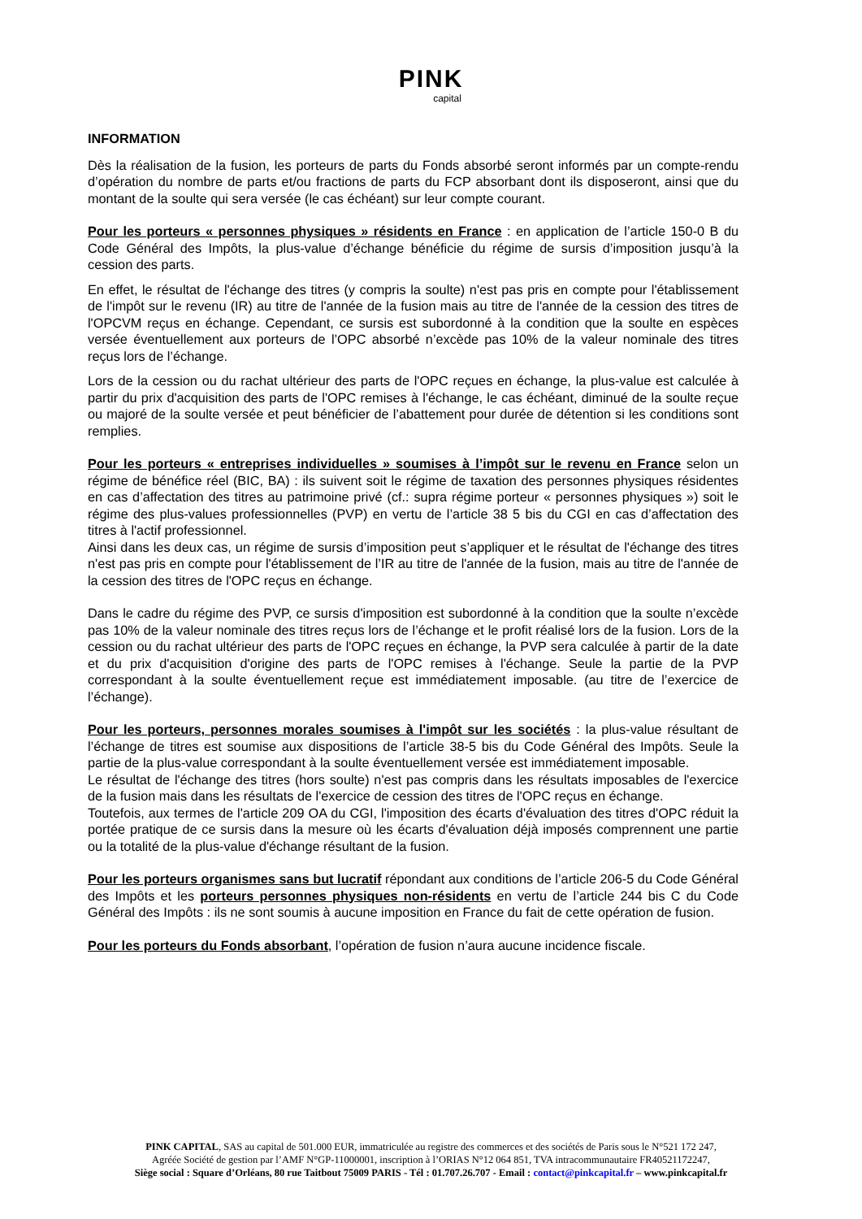PINK
capital
INFORMATION
Dès la réalisation de la fusion, les porteurs de parts du Fonds absorbé seront informés par un compte-rendu d’opération du nombre de parts et/ou fractions de parts du FCP absorbant dont ils disposeront, ainsi que du montant de la soulte qui sera versée (le cas échéant) sur leur compte courant.
Pour les porteurs « personnes physiques » résidents en France : en application de l’article 150-0 B du Code Général des Impôts, la plus-value d’échange bénéficie du régime de sursis d’imposition jusqu’à la cession des parts.
En effet, le résultat de l'échange des titres (y compris la soulte) n'est pas pris en compte pour l'établissement de l'impôt sur le revenu (IR) au titre de l'année de la fusion mais au titre de l'année de la cession des titres de l'OPCVM reçus en échange. Cependant, ce sursis est subordonné à la condition que la soulte en espèces versée éventuellement aux porteurs de l’OPC absorbé n’excède pas 10% de la valeur nominale des titres reçus lors de l’échange.
Lors de la cession ou du rachat ultérieur des parts de l'OPC reçues en échange, la plus-value est calculée à partir du prix d'acquisition des parts de l'OPC remises à l'échange, le cas échéant, diminué de la soulte reçue ou majoré de la soulte versée et peut bénéficier de l’abattement pour durée de détention si les conditions sont remplies.
Pour les porteurs « entreprises individuelles » soumises à l’impôt sur le revenu en France selon un régime de bénéfice réel (BIC, BA) : ils suivent soit le régime de taxation des personnes physiques résidentes en cas d’affectation des titres au patrimoine privé (cf.: supra régime porteur « personnes physiques ») soit le régime des plus-values professionnelles (PVP) en vertu de l’article 38 5 bis du CGI en cas d’affectation des titres à l'actif professionnel.
Ainsi dans les deux cas, un régime de sursis d’imposition peut s’appliquer et le résultat de l'échange des titres n'est pas pris en compte pour l'établissement de l’IR au titre de l'année de la fusion, mais au titre de l'année de la cession des titres de l'OPC reçus en échange.
Dans le cadre du régime des PVP, ce sursis d'imposition est subordonné à la condition que la soulte n’excède pas 10% de la valeur nominale des titres reçus lors de l’échange et le profit réalisé lors de la fusion. Lors de la cession ou du rachat ultérieur des parts de l'OPC reçues en échange, la PVP sera calculée à partir de la date et du prix d'acquisition d'origine des parts de l'OPC remises à l'échange. Seule la partie de la PVP correspondant à la soulte éventuellement reçue est immédiatement imposable. (au titre de l’exercice de l’échange).
Pour les porteurs, personnes morales soumises à l'impôt sur les sociétés : la plus-value résultant de l’échange de titres est soumise aux dispositions de l’article 38-5 bis du Code Général des Impôts. Seule la partie de la plus-value correspondant à la soulte éventuellement versée est immédiatement imposable.
Le résultat de l'échange des titres (hors soulte) n'est pas compris dans les résultats imposables de l'exercice de la fusion mais dans les résultats de l'exercice de cession des titres de l'OPC reçus en échange.
Toutefois, aux termes de l'article 209 OA du CGI, l'imposition des écarts d'évaluation des titres d'OPC réduit la portée pratique de ce sursis dans la mesure où les écarts d'évaluation déjà imposés comprennent une partie ou la totalité de la plus-value d'échange résultant de la fusion.
Pour les porteurs organismes sans but lucratif répondant aux conditions de l’article 206-5 du Code Général des Impôts et les porteurs personnes physiques non-résidents en vertu de l’article 244 bis C du Code Général des Impôts : ils ne sont soumis à aucune imposition en France du fait de cette opération de fusion.
Pour les porteurs du Fonds absorbant, l’opération de fusion n’aura aucune incidence fiscale.
PINK CAPITAL, SAS au capital de 501.000 EUR, immatriculée au registre des commerces et des sociétés de Paris sous le N°521 172 247,
Agréée Société de gestion par l’AMF N°GP-11000001, inscription à l’ORIAS N°12 064 851, TVA intracommunautaire FR40521172247,
Siège social : Square d’Orléans, 80 rue Taitbout 75009 PARIS - Tél : 01.707.26.707 - Email : contact@pinkcapital.fr – www.pinkcapital.fr